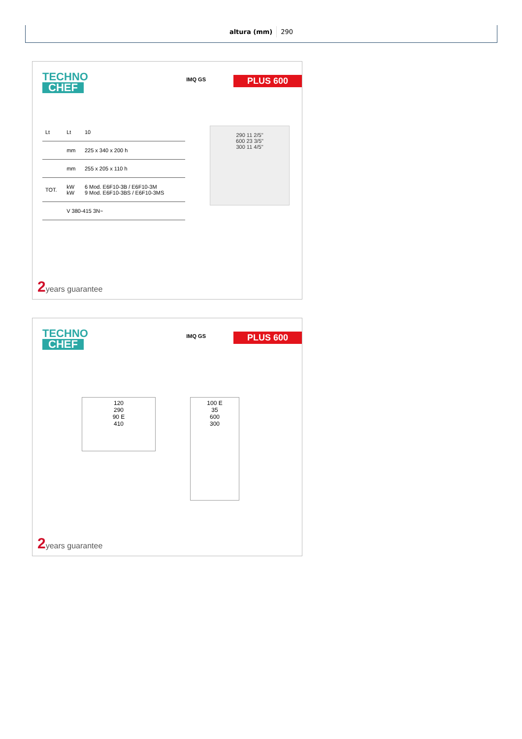| altura (mm) | 290 |
TECHNO
CHEF
IMQ GS PLUS 600
| Lt | Lt | 10 |
| | mm | 225 x 340 x 200 h |
| | mm | 255 x 205 x 110 h |
| TOT. | kW kW | 6 Mod. E6F10-3B / E6F10-3M 9 Mod. E6F10-3BS / E6F10-3MS |
| | V 380-415 3N~ | |
290 11 2/5"
600 23 3/5"
300 11 4/5"
2years guarantee
TECHNO
CHEF
IMQ GS PLUS 600
120
290
90 E
410
100 E
35
600
300
2years guarantee